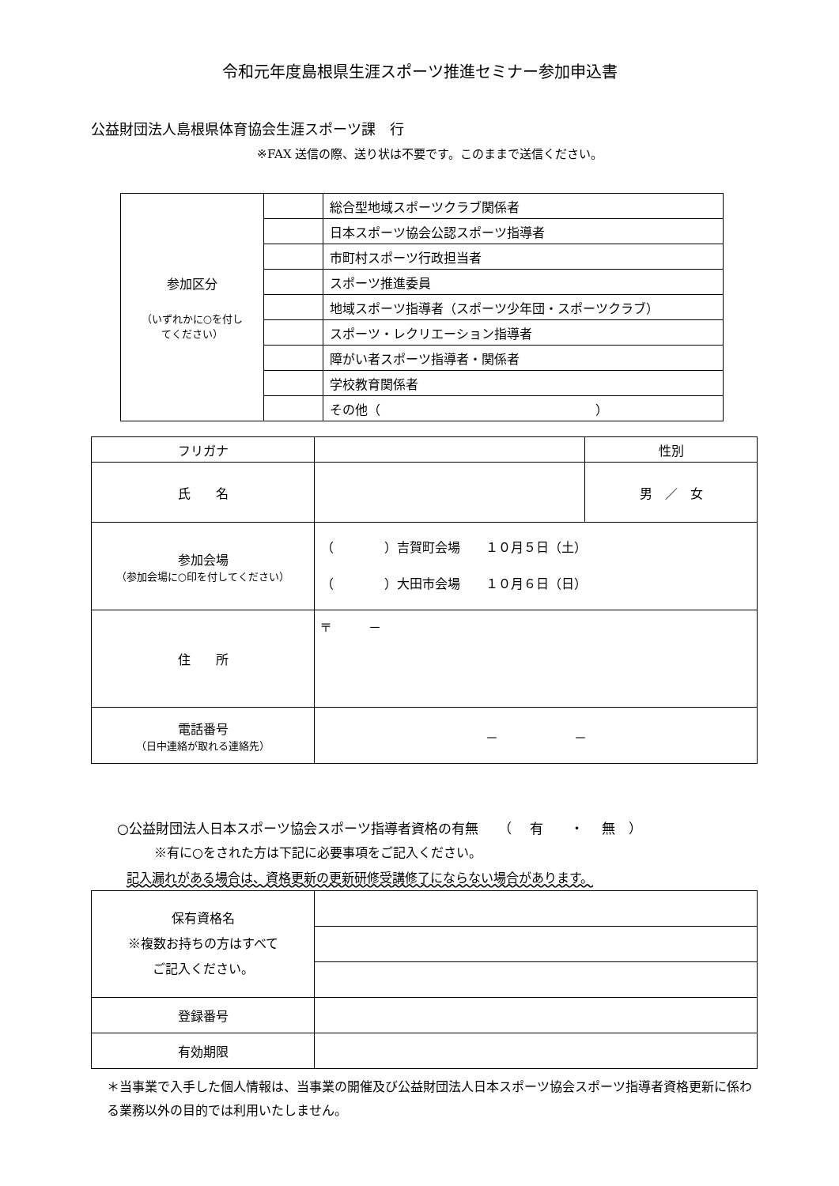令和元年度島根県生涯スポーツ推進セミナー参加申込書
公益財団法人島根県体育協会生涯スポーツ課　行
※FAX 送信の際、送り状は不要です。このままで送信ください。
| 参加区分 （いずれかに○を付し てください） | | 総合型地域スポーツクラブ関係者 |
| | | 日本スポーツ協会公認スポーツ指導者 |
| | | 市町村スポーツ行政担当者 |
| | | スポーツ推進委員 |
| | | 地域スポーツ指導者（スポーツ少年団・スポーツクラブ） |
| | | スポーツ・レクリエーション指導者 |
| | | 障がい者スポーツ指導者・関係者 |
| | | 学校教育関係者 |
| | | その他（ ） |
| フリガナ | | 性別 |
| 氏 名 | | 男 ／ 女 |
| 参加会場 （参加会場に○印を付してください） | （ ）吉賀町会場 １０月５日（土） （ ）大田市会場 １０月６日（日） | |
| 住 所 | 〒 － | |
| 電話番号 （日中連絡が取れる連絡先） | － － | |
○公益財団法人日本スポーツ協会スポーツ指導者資格の有無　　（　 有　　・　 無　）
※有に○をされた方は下記に必要事項をご記入ください。
記入漏れがある場合は、資格更新の更新研修受講修了にならない場合があります。
| 保有資格名 ※複数お持ちの方はすべて ご記入ください。 | |
| 登録番号 | |
| 有効期限 | |
＊当事業で入手した個人情報は、当事業の開催及び公益財団法人日本スポーツ協会スポーツ指導者資格更新に係わる業務以外の目的では利用いたしません。